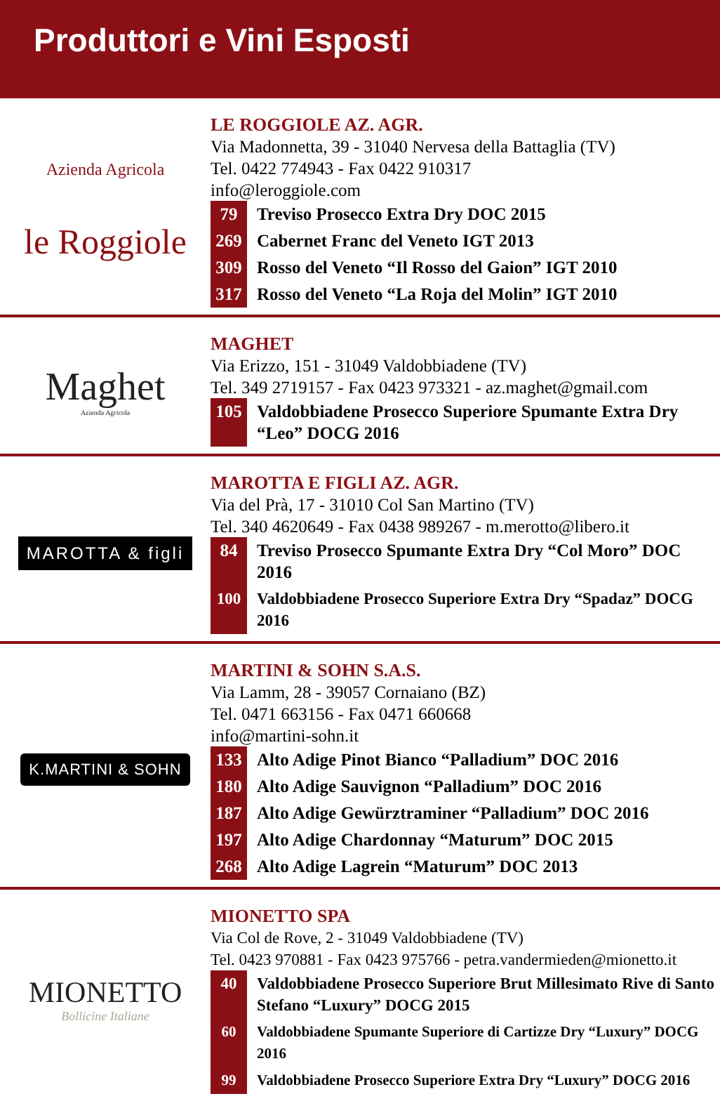Produttori e Vini Esposti
Azienda Agricola
le Roggiole
LE ROGGIOLE AZ. AGR.
Via Madonnetta, 39 - 31040 Nervesa della Battaglia (TV)
Tel. 0422 774943 - Fax 0422 910317
info@leroggiole.com
79 Treviso Prosecco Extra Dry DOC 2015
269 Cabernet Franc del Veneto IGT 2013
309 Rosso del Veneto “Il Rosso del Gaion” IGT 2010
317 Rosso del Veneto “La Roja del Molin” IGT 2010
Maghet
Azienda Agricola
MAGHET
Via Erizzo, 151 - 31049 Valdobbiadene (TV)
Tel. 349 2719157 - Fax 0423 973321 - az.maghet@gmail.com
105 Valdobbiadene Prosecco Superiore Spumante Extra Dry “Leo” DOCG 2016
MAROTTA & figli
MAROTTA E FIGLI AZ. AGR.
Via del Prà, 17 - 31010 Col San Martino (TV)
Tel. 340 4620649 - Fax 0438 989267 - m.merotto@libero.it
84 Treviso Prosecco Spumante Extra Dry “Col Moro” DOC 2016
100 Valdobbiadene Prosecco Superiore Extra Dry “Spadaz” DOCG 2016
K.MARTINI & SOHN
MARTINI & SOHN S.A.S.
Via Lamm, 28 - 39057 Cornaiano (BZ)
Tel. 0471 663156 - Fax 0471 660668
info@martini-sohn.it
133 Alto Adige Pinot Bianco “Palladium” DOC 2016
180 Alto Adige Sauvignon “Palladium” DOC 2016
187 Alto Adige Gewürztraminer “Palladium” DOC 2016
197 Alto Adige Chardonnay “Maturum” DOC 2015
268 Alto Adige Lagrein “Maturum” DOC 2013
MIONETTO
Bollicine Italiane
MIONETTO SPA
Via Col de Rove, 2 - 31049 Valdobbiadene (TV)
Tel. 0423 970881 - Fax 0423 975766 - petra.vandermieden@mionetto.it
40 Valdobbiadene Prosecco Superiore Brut Millesimato Rive di Santo Stefano “Luxury” DOCG 2015
60 Valdobbiadene Spumante Superiore di Cartizze Dry “Luxury” DOCG 2016
99 Valdobbiadene Prosecco Superiore Extra Dry “Luxury” DOCG 2016